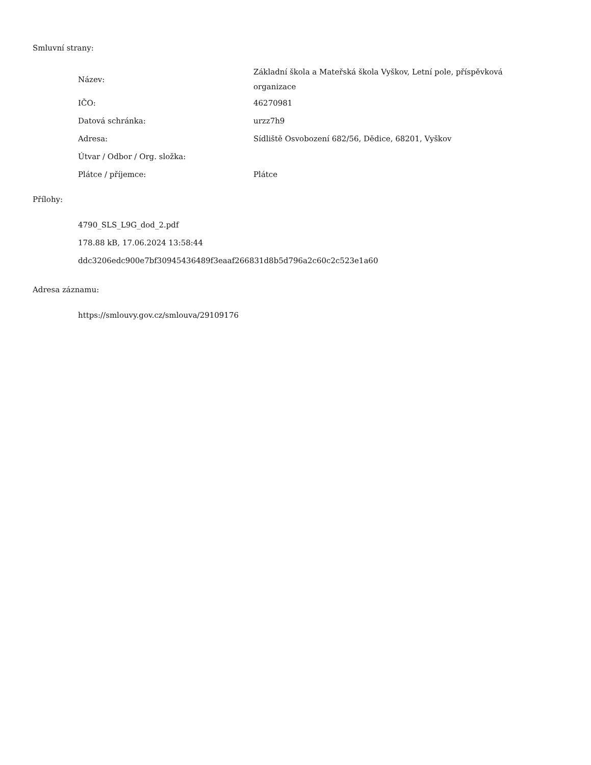Smluvní strany:
| Název: | Základní škola a Mateřská škola Vyškov, Letní pole, příspěvková organizace |
| IČO: | 46270981 |
| Datová schránka: | urzz7h9 |
| Adresa: | Sídliště Osvobození 682/56, Dědice, 68201, Vyškov |
| Útvar / Odbor / Org. složka: | |
| Plátce / příjemce: | Plátce |
Přílohy:
4790_SLS_L9G_dod_2.pdf
178.88 kB, 17.06.2024 13:58:44
ddc3206edc900e7bf30945436489f3eaaf266831d8b5d796a2c60c2c523e1a60
Adresa záznamu:
https://smlouvy.gov.cz/smlouva/29109176